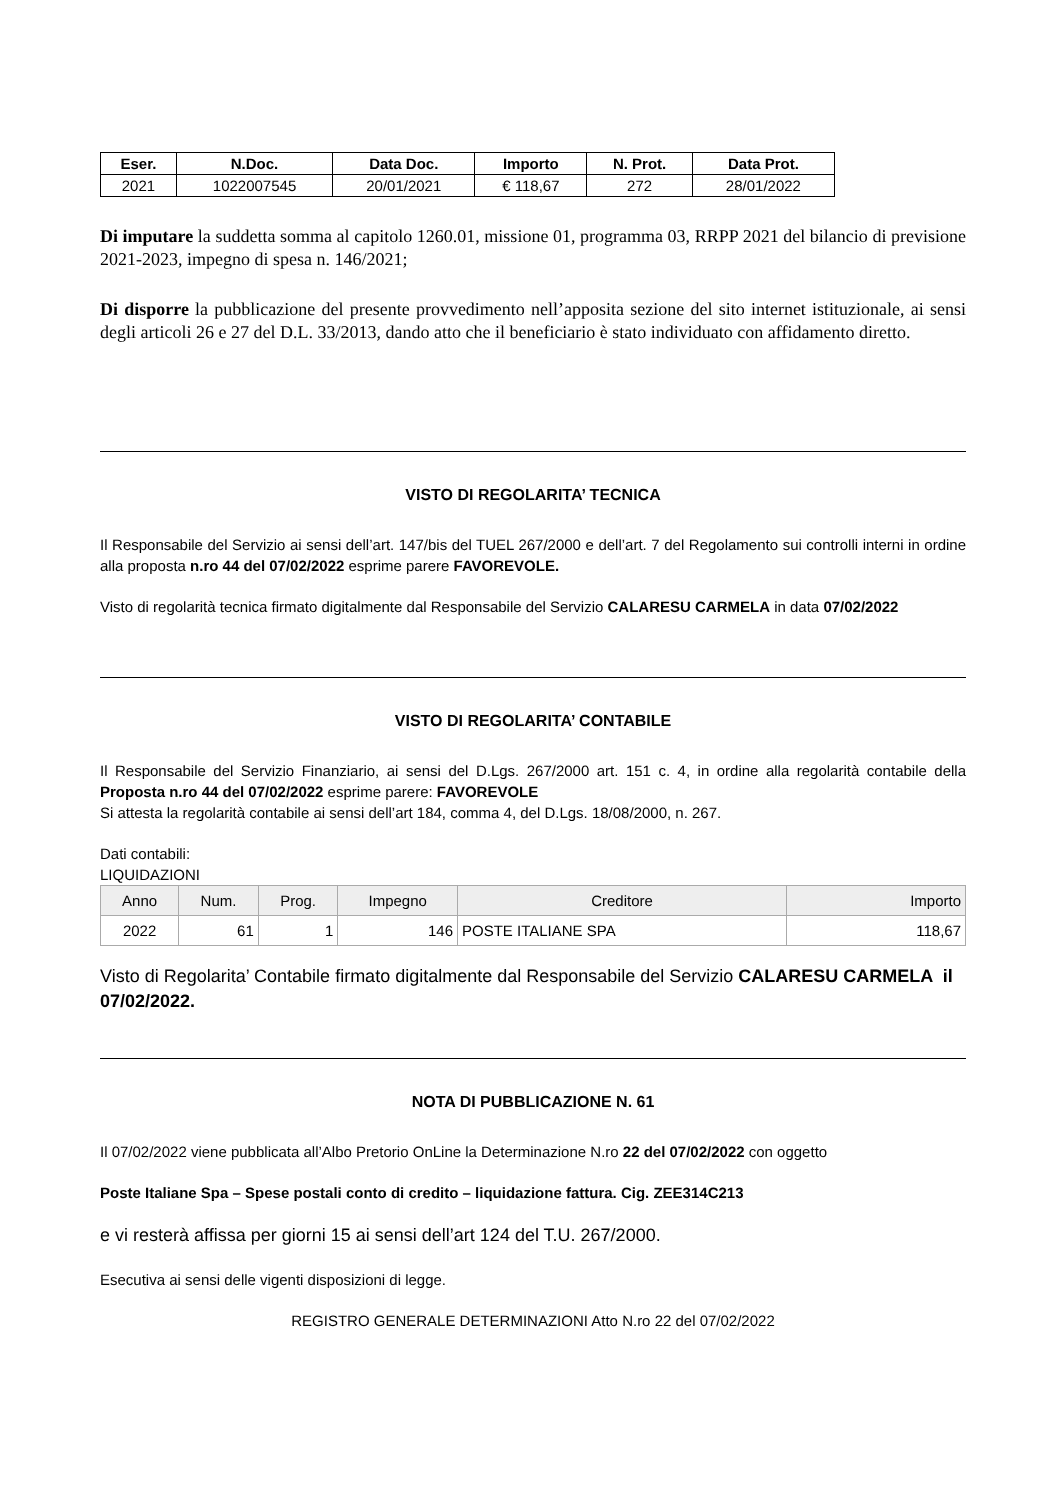| Eser. | N.Doc. | Data Doc. | Importo | N. Prot. | Data Prot. |
| --- | --- | --- | --- | --- | --- |
| 2021 | 1022007545 | 20/01/2021 | € 118,67 | 272 | 28/01/2022 |
Di imputare la suddetta somma al capitolo 1260.01, missione 01, programma 03, RRPP 2021 del bilancio di previsione 2021-2023, impegno di spesa n. 146/2021;
Di disporre la pubblicazione del presente provvedimento nell’apposita sezione del sito internet istituzionale, ai sensi degli articoli 26 e 27 del D.L. 33/2013, dando atto che il beneficiario è stato individuato con affidamento diretto.
VISTO DI REGOLARITA’ TECNICA
Il Responsabile del Servizio ai sensi dell’art. 147/bis del TUEL 267/2000 e dell’art. 7 del Regolamento sui controlli interni in ordine alla proposta n.ro 44 del 07/02/2022 esprime parere FAVOREVOLE.
Visto di regolarità tecnica firmato digitalmente dal Responsabile del Servizio CALARESU CARMELA in data 07/02/2022
VISTO DI REGOLARITA’ CONTABILE
Il Responsabile del Servizio Finanziario, ai sensi del D.Lgs. 267/2000 art. 151 c. 4, in ordine alla regolarità contabile della Proposta n.ro 44 del 07/02/2022 esprime parere: FAVOREVOLE
Si attesta la regolarità contabile ai sensi dell’art 184, comma 4, del D.Lgs. 18/08/2000, n. 267.
Dati contabili:
LIQUIDAZIONI
| Anno | Num. | Prog. | Impegno | Creditore | Importo |
| --- | --- | --- | --- | --- | --- |
| 2022 | 61 | 1 | 146 | POSTE ITALIANE SPA | 118,67 |
Visto di Regolarita’ Contabile firmato digitalmente dal Responsabile del Servizio CALARESU CARMELA il 07/02/2022.
NOTA DI PUBBLICAZIONE N. 61
Il 07/02/2022 viene pubblicata all’Albo Pretorio OnLine la Determinazione N.ro 22 del 07/02/2022 con oggetto
Poste Italiane Spa – Spese postali conto di credito – liquidazione fattura. Cig. ZEE314C213
e vi resterà affissa per giorni 15 ai sensi dell’art 124 del T.U. 267/2000.
Esecutiva ai sensi delle vigenti disposizioni di legge.
REGISTRO GENERALE DETERMINAZIONI Atto N.ro 22 del 07/02/2022